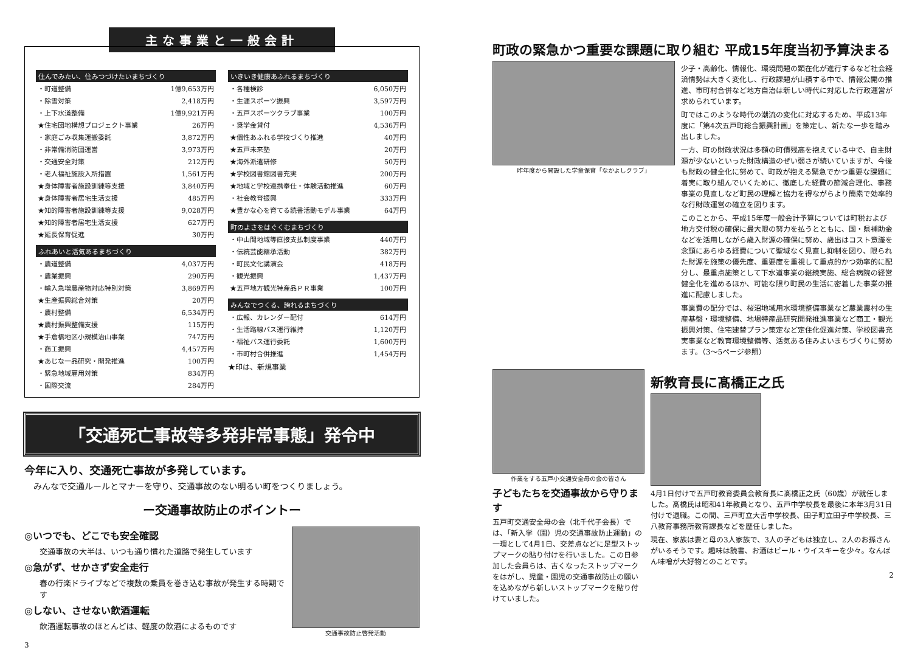主な事業と一般会計
住んでみたい、住みつづけたいまちづくり
| ・町道整備 | 1億9,653万円 |
| ・除雪対策 | 2,418万円 |
| ・上下水道整備 | 1億9,921万円 |
| ★住宅団地構想プロジェクト事業 | 26万円 |
| ・家庭ごみ収集運搬委託 | 3,872万円 |
| ・非常備消防団運営 | 3,973万円 |
| ・交通安全対策 | 212万円 |
| ・老人福祉施設入所措置 | 1,561万円 |
| ★身体障害者施設訓練等支援 | 3,840万円 |
| ★身体障害者居宅生活支援 | 485万円 |
| ★知的障害者施設訓練等支援 | 9,028万円 |
| ★知的障害者居宅生活支援 | 627万円 |
| ★延長保育促進 | 30万円 |
ふれあいと活気あるまちづくり
| ・農道整備 | 4,037万円 |
| ・農業振興 | 290万円 |
| ・輸入急増農産物対応特別対策 | 3,869万円 |
| ★生産振興総合対策 | 20万円 |
| ・農村整備 | 6,534万円 |
| ★農村振興整備支援 | 115万円 |
| ★手倉橋地区小規模治山事業 | 747万円 |
| ・商工振興 | 4,457万円 |
| ★あじな一品研究・開発推進 | 100万円 |
| ・緊急地域雇用対策 | 834万円 |
| ・国際交流 | 284万円 |
いきいき健康あふれるまちづくり
| ・各種検診 | 6,050万円 |
| ・生涯スポーツ振興 | 3,597万円 |
| ・五戸スポーツクラブ事業 | 100万円 |
| ・奨学金貸付 | 4,536万円 |
| ★個性あふれる学校づくり推進 | 40万円 |
| ★五戸未来塾 | 20万円 |
| ★海外派遣研修 | 50万円 |
| ★学校図書館図書充実 | 200万円 |
| ★地域と学校連携奉仕・体験活動推進 | 60万円 |
| ・社会教育振興 | 333万円 |
| ★豊かな心を育てる読書活動モデル事業 | 64万円 |
町のよさをはぐくむまちづくり
| ・中山間地域等直接支払制度事業 | 440万円 |
| ・伝統芸能継承活動 | 382万円 |
| ・町民文化講演会 | 418万円 |
| ・観光振興 | 1,437万円 |
| ★五戸地方観光特産品ＰＲ事業 | 100万円 |
みんなでつくる、誇れるまちづくり
| ・広報、カレンダー配付 | 614万円 |
| ・生活路線バス運行維持 | 1,120万円 |
| ・福祉バス運行委託 | 1,600万円 |
| ・市町村合併推進 | 1,454万円 |
★印は、新規事業
「交通死亡事故等多発非常事態」発令中
今年に入り、交通死亡事故が多発しています。
みんなで交通ルールとマナーを守り、交通事故のない明るい町をつくりましょう。
ー交通事故防止のポイントー
◎いつでも、どこでも安全確認
交通事故の大半は、いつも通り慣れた道路で発生しています
◎急がず、せかさず安全走行
春の行楽ドライブなどで複数の乗員を巻き込む事故が発生する時期です
◎しない、させない飲酒運転
飲酒運転事故のほとんどは、軽度の飲酒によるものです
交通事故防止啓発活動
3
町政の緊急かつ重要な課題に取り組む 平成15年度当初予算決まる
昨年度から開設した学童保育「なかよしクラブ」
少子・高齢化、情報化、環境問題の顕在化が進行するなど社会経済情勢は大きく変化し、行政課題が山積する中で、情報公開の推進、市町村合併など地方自治は新しい時代に対応した行政運営が求められています。
町ではこのような時代の潮流の変化に対応するため、平成13年度に「第4次五戸町総合振興計画」を策定し、新たな一歩を踏み出しました。
一方、町の財政状況は多額の町債残高を抱えている中で、自主財源が少ないといった財政構造のぜい弱さが続いていますが、今後も財政の健全化に努めて、町政が抱える緊急でかつ重要な課題に着実に取り組んでいくために、徹底した経費の節減合理化、事務事業の見直しなど町民の理解と協力を得ながらより簡素で効率的な行財政運営の確立を図ります。
このことから、平成15年度一般会計予算については町税および地方交付税の確保に最大限の努力を払うとともに、国・県補助金などを活用しながら歳入財源の確保に努め、歳出はコスト意識を念頭にあらゆる経費について聖域なく見直し抑制を図り、限られた財源を施策の優先度、重要度を重視して重点的かつ効率的に配分し、最重点施策として下水道事業の継続実施、総合病院の経営健全化を進めるほか、可能な限り町民の生活に密着した事業の推進に配慮しました。
事業費の配分では、桜沼地域用水環境整備事業など農業農村の生産基盤・環境整備、地場特産品研究開発推進事業など商工・観光振興対策、住宅建替プラン策定など定住化促進対策、学校図書充実事業など教育環境整備等、活気ある住みよいまちづくりに努めます。（3～5ページ参照）
作業をする五戸小交通安全母の会の皆さん
子どもたちを交通事故から守ります
五戸町交通安全母の会（北千代子会長）では、「新入学（園）児の交通事故防止運動」の一環として4月1日、交差点などに足型ストップマークの貼り付けを行いました。この日参加した会員らは、古くなったストップマークをはがし、児童・園児の交通事故防止の願いを込めながら新しいストップマークを貼り付けていました。
新教育長に髙橋正之氏
4月1日付けで五戸町教育委員会教育長に髙橋正之氏（60歳）が就任しました。髙橋氏は昭和41年教員となり、五戸中学校長を最後に本年3月31日付けで退職。この間、三戸町立大舌中学校長、田子町立田子中学校長、三八教育事務所教育課長などを歴任しました。
現在、家族は妻と母の3人家族で、3人の子どもは独立し、2人のお孫さんがいるそうです。趣味は読書、お酒はビール・ウイスキーを少々。なんばん味噌が大好物とのことです。
2